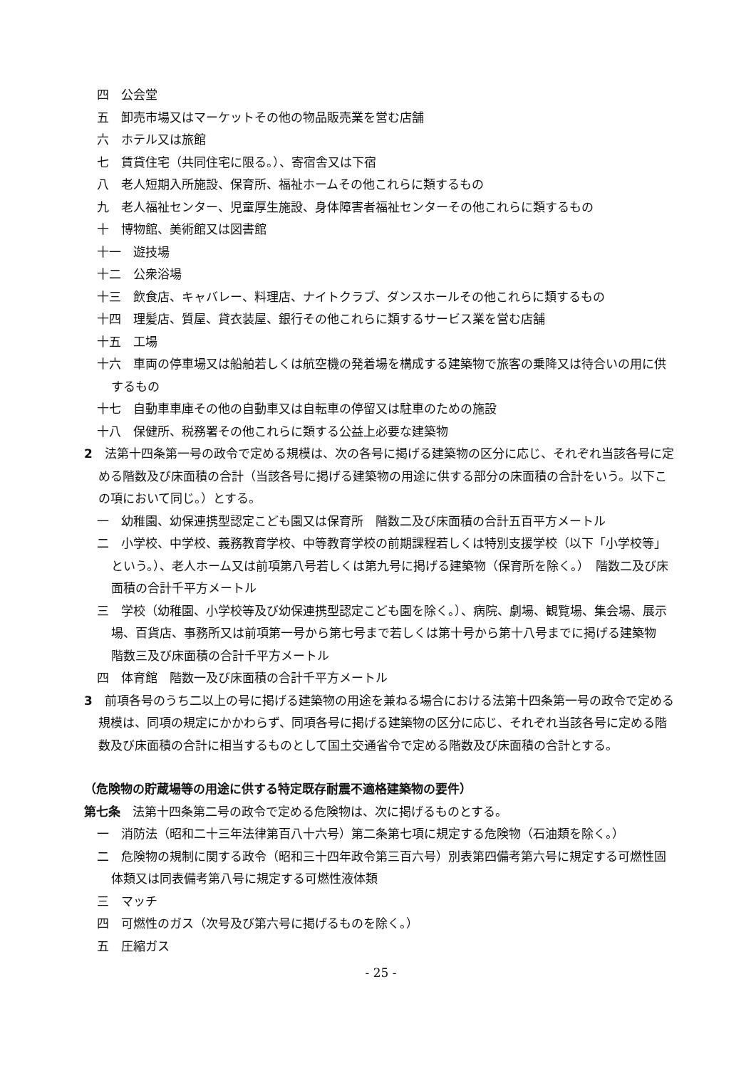四　公会堂
五　卸売市場又はマーケットその他の物品販売業を営む店舗
六　ホテル又は旅館
七　賃貸住宅（共同住宅に限る。）、寄宿舎又は下宿
八　老人短期入所施設、保育所、福祉ホームその他これらに類するもの
九　老人福祉センター、児童厚生施設、身体障害者福祉センターその他これらに類するもの
十　博物館、美術館又は図書館
十一　遊技場
十二　公衆浴場
十三　飲食店、キャバレー、料理店、ナイトクラブ、ダンスホールその他これらに類するもの
十四　理髪店、質屋、貸衣装屋、銀行その他これらに類するサービス業を営む店舗
十五　工場
十六　車両の停車場又は船舶若しくは航空機の発着場を構成する建築物で旅客の乗降又は待合いの用に供するもの
十七　自動車車庫その他の自動車又は自転車の停留又は駐車のための施設
十八　保健所、税務署その他これらに類する公益上必要な建築物
2　法第十四条第一号の政令で定める規模は、次の各号に掲げる建築物の区分に応じ、それぞれ当該各号に定める階数及び床面積の合計（当該各号に掲げる建築物の用途に供する部分の床面積の合計をいう。以下この項において同じ。）とする。
一　幼稚園、幼保連携型認定こども園又は保育所　階数二及び床面積の合計五百平方メートル
二　小学校、中学校、義務教育学校、中等教育学校の前期課程若しくは特別支援学校（以下「小学校等」という。）、老人ホーム又は前項第八号若しくは第九号に掲げる建築物（保育所を除く。）　階数二及び床面積の合計千平方メートル
三　学校（幼稚園、小学校等及び幼保連携型認定こども園を除く。）、病院、劇場、観覧場、集会場、展示場、百貨店、事務所又は前項第一号から第七号まで若しくは第十号から第十八号までに掲げる建築物　階数三及び床面積の合計千平方メートル
四　体育館　階数一及び床面積の合計千平方メートル
3　前項各号のうち二以上の号に掲げる建築物の用途を兼ねる場合における法第十四条第一号の政令で定める規模は、同項の規定にかかわらず、同項各号に掲げる建築物の区分に応じ、それぞれ当該各号に定める階数及び床面積の合計に相当するものとして国土交通省令で定める階数及び床面積の合計とする。
（危険物の貯蔵場等の用途に供する特定既存耐震不適格建築物の要件）
第七条　法第十四条第二号の政令で定める危険物は、次に掲げるものとする。
一　消防法（昭和二十三年法律第百八十六号）第二条第七項に規定する危険物（石油類を除く。）
二　危険物の規制に関する政令（昭和三十四年政令第三百六号）別表第四備考第六号に規定する可燃性固体類又は同表備考第八号に規定する可燃性液体類
三　マッチ
四　可燃性のガス（次号及び第六号に掲げるものを除く。）
五　圧縮ガス
- 25 -